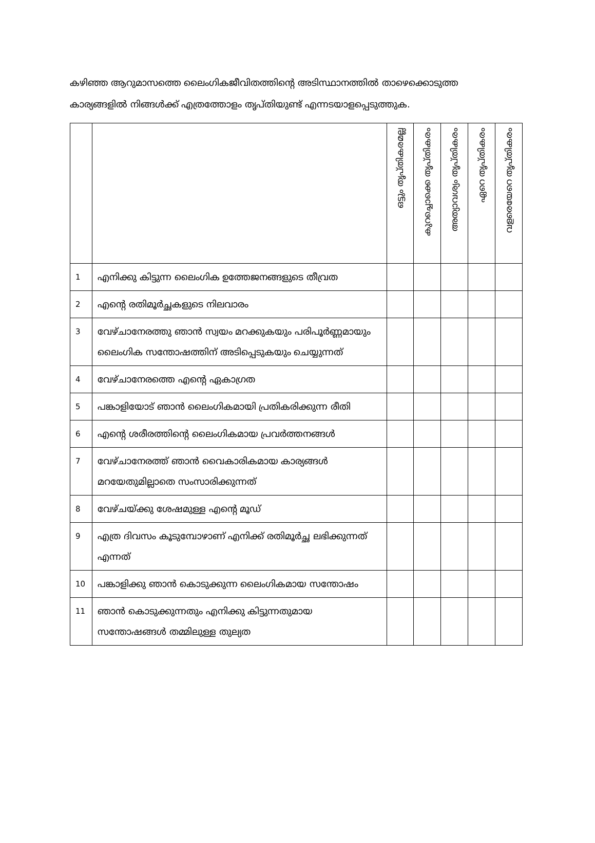കഴിഞ്ഞ ആറുമാസത്തെ ലൈംഗികജീവിതത്തിന്റെ അടിസ്ഥാനത്തിൽ താഴെക്കൊടുത്ത കാര്യങ്ങളിൽ നിങ്ങൾക്ക് എത്രത്തോളം തൃപ്തിയുണ്ട് എന്നടയാളപ്പെടുത്തുക.
| | | ഒട്ടും തൃപ്തികരമല്ല | കുറച്ചൊക്കെ തൃപ്തികരം | അത്യാവശ്യം തൃപ്തികരം | ഏറെ തൃപ്തികരം | വളരെയേറെ തൃപ്തികരം |
| --- | --- | --- | --- | --- | --- | --- |
| 1 | എനിക്കു കിട്ടുന്ന ലൈംഗിക ഉത്തേജനങ്ങളുടെ തീവ്രത | | | | | |
| 2 | എന്റെ രതിമൂർച്ഛകളുടെ നിലവാരം | | | | | |
| 3 | വേഴ്ചാനേരത്തു ഞാൻ സ്വയം മറക്കുകയും പരിപൂർണ്ണമായും ലൈംഗിക സന്തോഷത്തിന് അടിപ്പെടുകയും ചെയ്യുന്നത് | | | | | |
| 4 | വേഴ്ചാനേരത്തെ എന്റെ ഏകാഗ്രത | | | | | |
| 5 | പങ്കാളിയോട് ഞാൻ ലൈംഗികമായി പ്രതികരിക്കുന്ന രീതി | | | | | |
| 6 | എന്റെ ശരീരത്തിന്റെ ലൈംഗികമായ പ്രവർത്തനങ്ങൾ | | | | | |
| 7 | വേഴ്ചാനേരത്ത് ഞാൻ വൈകാരികമായ കാര്യങ്ങൾ മറയേതുമില്ലാതെ സംസാരിക്കുന്നത് | | | | | |
| 8 | വേഴ്ചയ്ക്കു ശേഷമുള്ള എന്റെ മൂഡ് | | | | | |
| 9 | എത്ര ദിവസം കൂടുമ്പോഴാണ് എനിക്ക് രതിമൂർച്ഛ ലഭിക്കുന്നത് എന്നത് | | | | | |
| 10 | പങ്കാളിക്കു ഞാൻ കൊടുക്കുന്ന ലൈംഗികമായ സന്തോഷം | | | | | |
| 11 | ഞാൻ കൊടുക്കുന്നതും എനിക്കു കിട്ടുന്നതുമായ സന്തോഷങ്ങൾ തമ്മിലുള്ള തുല്യത | | | | | |